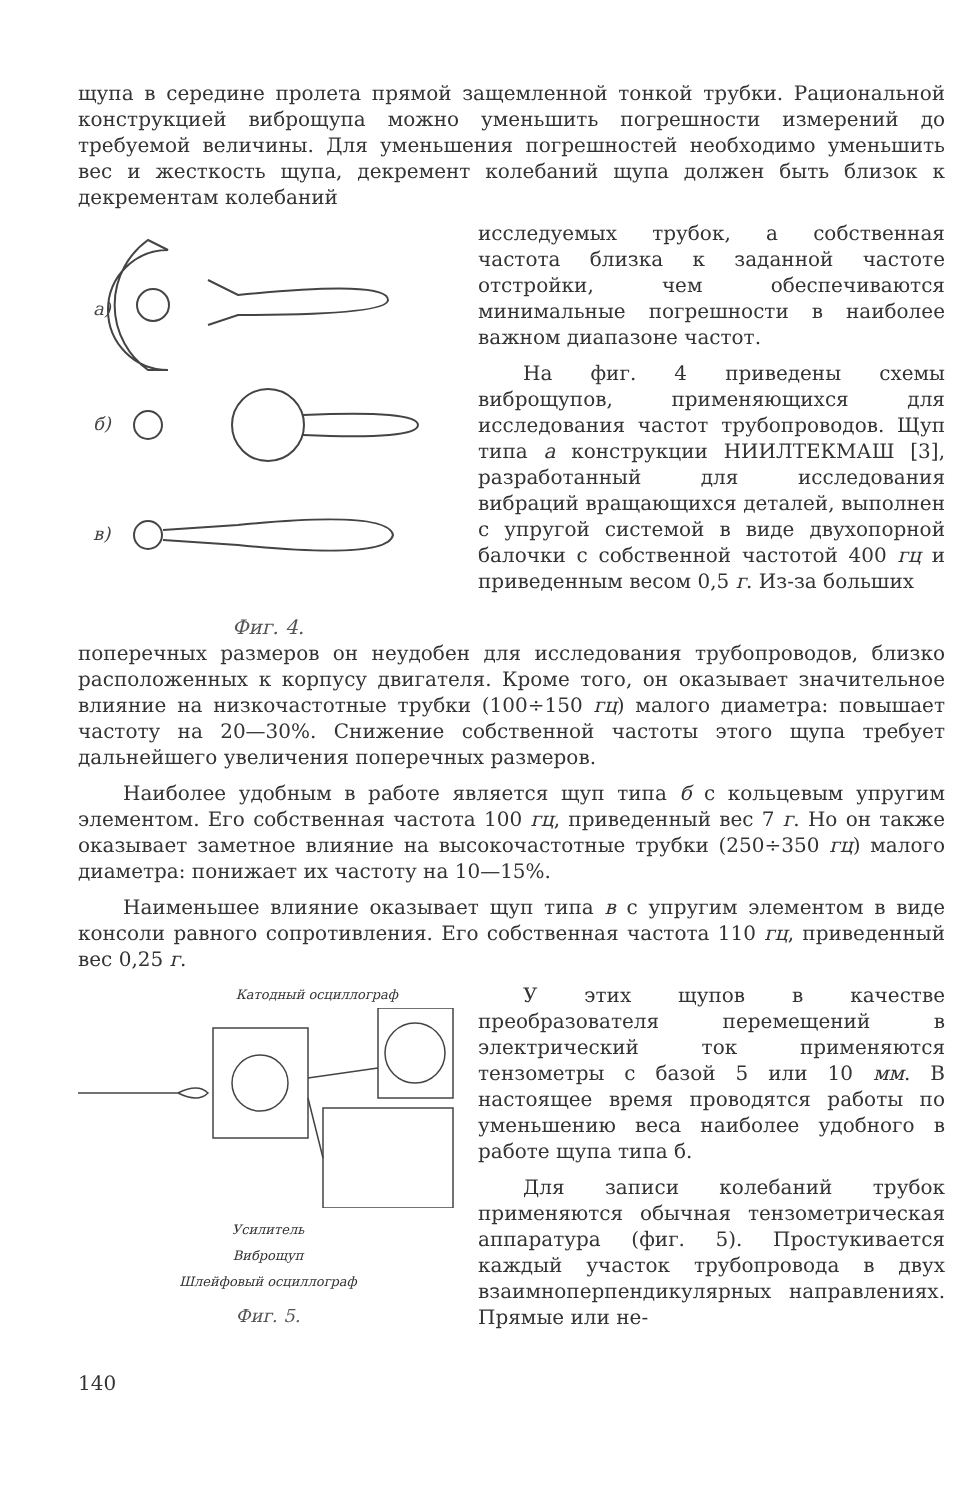щупа в середине пролета прямой защемленной тонкой трубки. Рациональной конструкцией виброщупа можно уменьшить погрешности измерений до требуемой величины. Для уменьшения погрешностей необходимо уменьшить вес и жесткость щупа, декремент колебаний щупа должен быть близок к декрементам колебаний
а)
б)
в)
Фиг. 4.
исследуемых трубок, а собственная частота близка к заданной частоте отстройки, чем обеспечиваются минимальные погрешности в наиболее важном диапазоне частот.
На фиг. 4 приведены схемы виброщупов, применяющихся для исследования частот трубопроводов. Щуп типа а конструкции НИИЛТЕКМАШ [3], разработанный для исследования вибраций вращающихся деталей, выполнен с упругой системой в виде двухопорной балочки с собственной частотой 400 гц и приведенным весом 0,5 г. Из-за больших
поперечных размеров он неудобен для исследования трубопроводов, близко расположенных к корпусу двигателя. Кроме того, он оказывает значительное влияние на низкочастотные трубки (100÷150 гц) малого диаметра: повышает частоту на 20—30%. Снижение собственной частоты этого щупа требует дальнейшего увеличения поперечных размеров.
Наиболее удобным в работе является щуп типа б с кольцевым упругим элементом. Его собственная частота 100 гц, приведенный вес 7 г. Но он также оказывает заметное влияние на высокочастотные трубки (250÷350 гц) малого диаметра: понижает их частоту на 10—15%.
Наименьшее влияние оказывает щуп типа в с упругим элементом в виде консоли равного сопротивления. Его собственная частота 110 гц, приведенный вес 0,25 г.
Катодный осциллограф
Усилитель
Виброщуп
Шлейфовый осциллограф
Фиг. 5.
У этих щупов в качестве преобразователя перемещений в электрический ток применяются тензометры с базой 5 или 10 мм. В настоящее время проводятся работы по уменьшению веса наиболее удобного в работе щупа типа б.
Для записи колебаний трубок применяются обычная тензометрическая аппаратура (фиг. 5). Простукивается каждый участок трубопровода в двух взаимноперпендикулярных направлениях. Прямые или не-
140